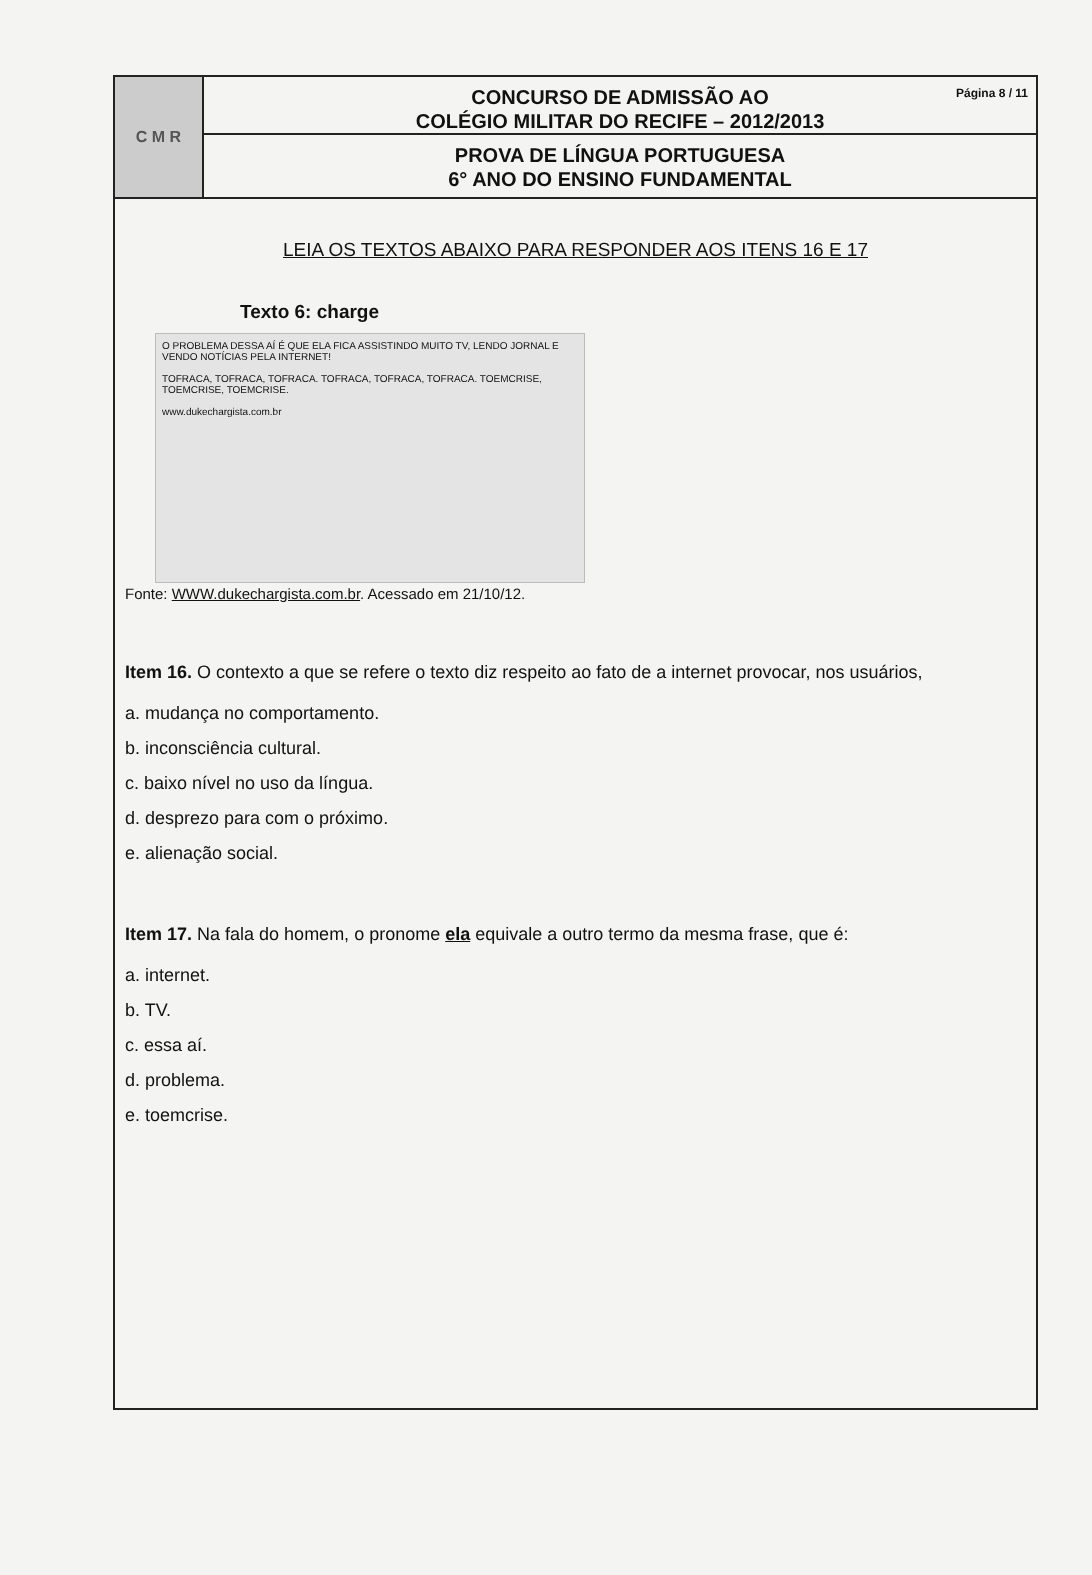C M R
Página 8 / 11 CONCURSO DE ADMISSÃO AO
COLÉGIO MILITAR DO RECIFE – 2012/2013
PROVA DE LÍNGUA PORTUGUESA
6° ANO DO ENSINO FUNDAMENTAL
LEIA OS TEXTOS ABAIXO PARA RESPONDER AOS ITENS 16 E 17
Texto 6: charge
O PROBLEMA DESSA AÍ É QUE ELA FICA ASSISTINDO MUITO TV, LENDO JORNAL E VENDO NOTÍCIAS PELA INTERNET!
TOFRACA, TOFRACA, TOFRACA. TOFRACA, TOFRACA, TOFRACA. TOEMCRISE, TOEMCRISE, TOEMCRISE.
www.dukechargista.com.br
Fonte: WWW.dukechargista.com.br. Acessado em 21/10/12.
Item 16. O contexto a que se refere o texto diz respeito ao fato de a internet provocar, nos usuários,
a. mudança no comportamento.
b. inconsciência cultural.
c. baixo nível no uso da língua.
d. desprezo para com o próximo.
e. alienação social.
Item 17. Na fala do homem, o pronome ela equivale a outro termo da mesma frase, que é:
a. internet.
b. TV.
c. essa aí.
d. problema.
e. toemcrise.